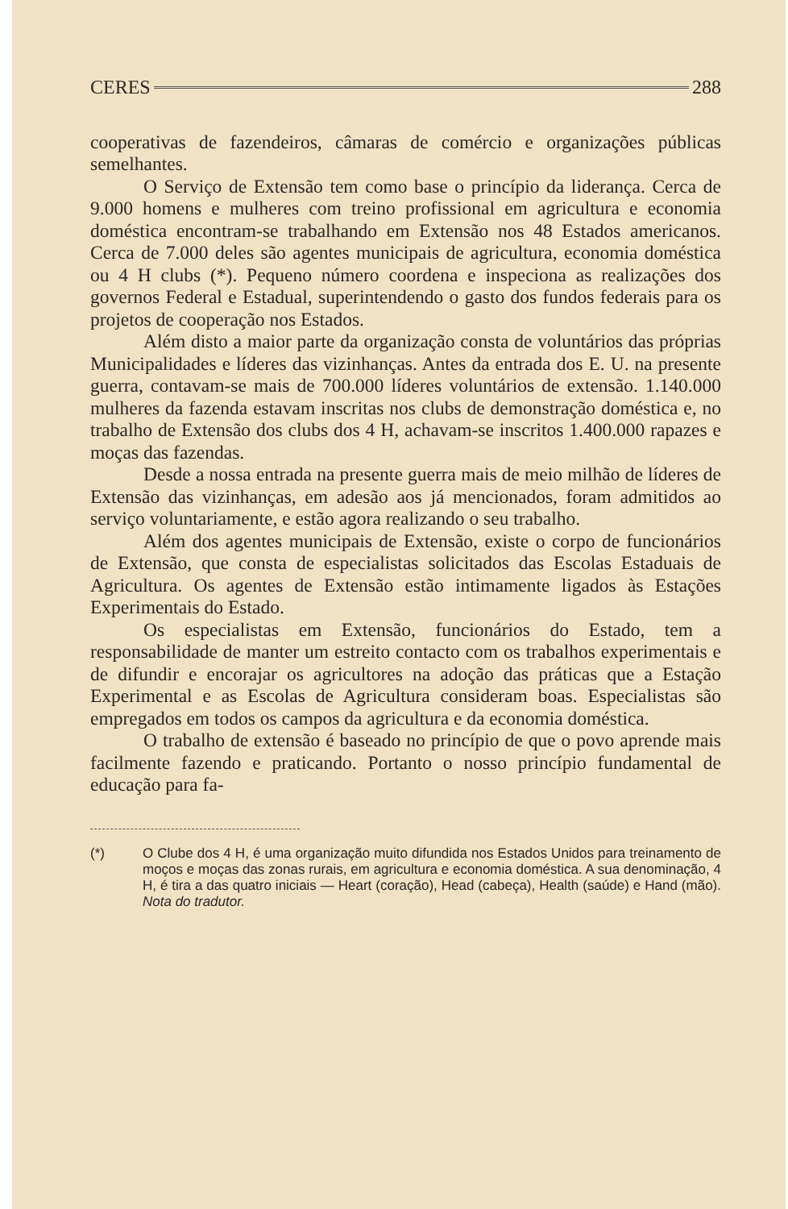CERES 288
cooperativas de fazendeiros, câmaras de comércio e organizações públicas semelhantes.
O Serviço de Extensão tem como base o princípio da liderança. Cerca de 9.000 homens e mulheres com treino profissional em agricultura e economia doméstica encontram-se trabalhando em Extensão nos 48 Estados americanos. Cerca de 7.000 deles são agentes municipais de agricultura, economia doméstica ou 4 H clubs (*). Pequeno número coordena e inspeciona as realizações dos governos Federal e Estadual, superintendendo o gasto dos fundos federais para os projetos de cooperação nos Estados.
Além disto a maior parte da organização consta de voluntários das próprias Municipalidades e líderes das vizinhanças. Antes da entrada dos E. U. na presente guerra, contavam-se mais de 700.000 líderes voluntários de extensão. 1.140.000 mulheres da fazenda estavam inscritas nos clubs de demonstração doméstica e, no trabalho de Extensão dos clubs dos 4 H, achavam-se inscritos 1.400.000 rapazes e moças das fazendas.
Desde a nossa entrada na presente guerra mais de meio milhão de líderes de Extensão das vizinhanças, em adesão aos já mencionados, foram admitidos ao serviço voluntariamente, e estão agora realizando o seu trabalho.
Além dos agentes municipais de Extensão, existe o corpo de funcionários de Extensão, que consta de especialistas solicitados das Escolas Estaduais de Agricultura. Os agentes de Extensão estão intimamente ligados às Estações Experimentais do Estado.
Os especialistas em Extensão, funcionários do Estado, tem a responsabilidade de manter um estreito contacto com os trabalhos experimentais e de difundir e encorajar os agricultores na adoção das práticas que a Estação Experimental e as Escolas de Agricultura consideram boas. Especialistas são empregados em todos os campos da agricultura e da economia doméstica.
O trabalho de extensão é baseado no princípio de que o povo aprende mais facilmente fazendo e praticando. Portanto o nosso princípio fundamental de educação para fa-
(*) O Clube dos 4 H, é uma organização muito difundida nos Estados Unidos para treinamento de moços e moças das zonas rurais, em agricultura e economia doméstica. A sua denominação, 4 H, é tira a das quatro iniciais — Heart (coração), Head (cabeça), Health (saúde) e Hand (mão). Nota do tradutor.